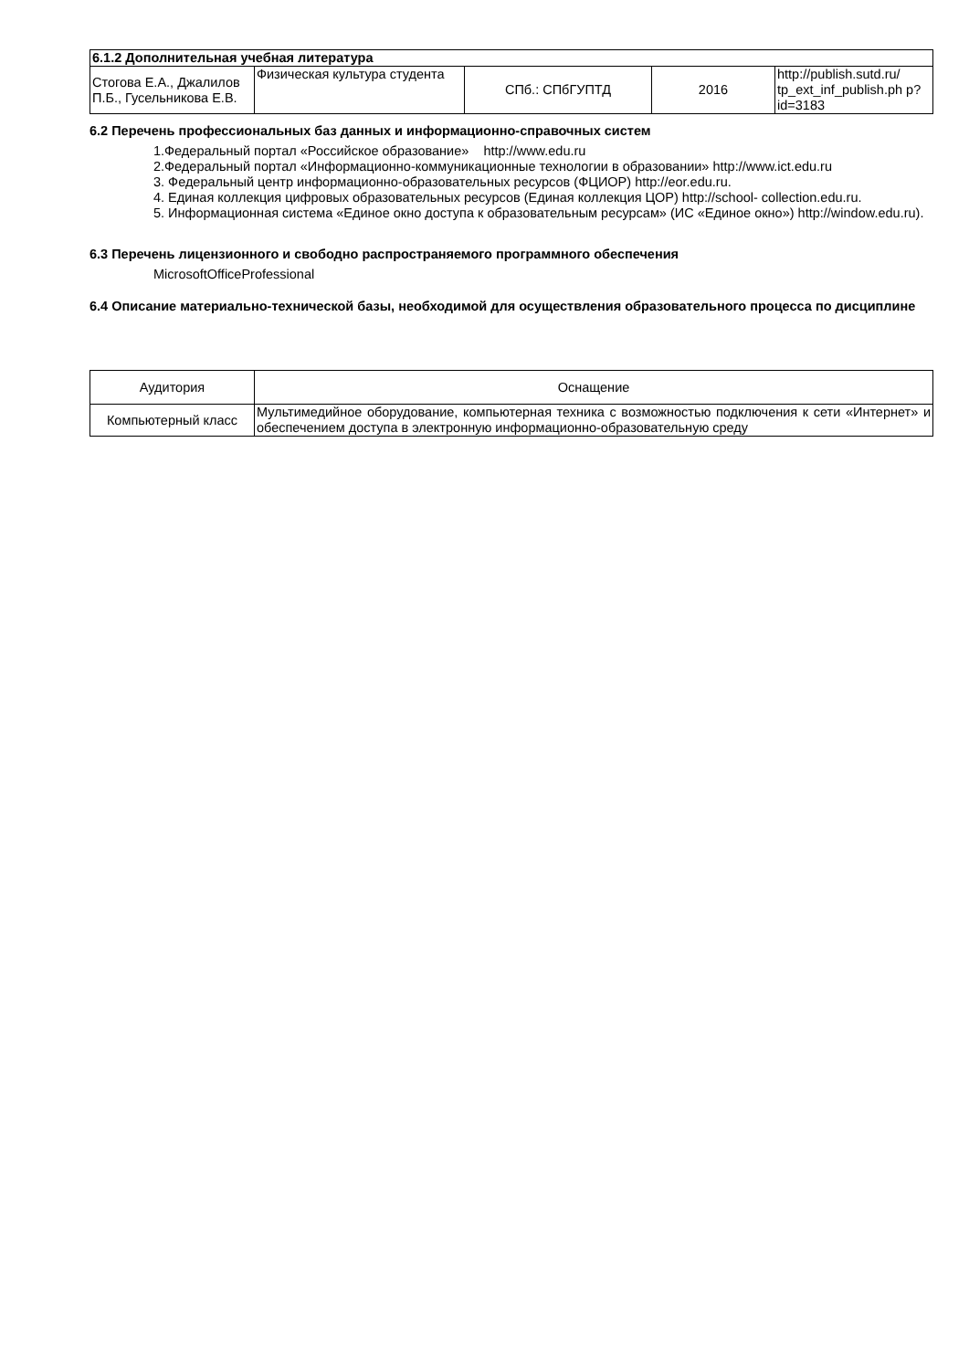| 6.1.2 Дополнительная учебная литература | | | | |
| --- | --- | --- | --- | --- |
| Стогова Е.А., Джалилов П.Б., Гусельникова Е.В. | Физическая культура студента | СПб.: СПбГУПТД | 2016 | http://publish.sutd.ru/ tp_ext_inf_publish.ph p?id=3183 |
6.2 Перечень профессиональных баз данных и информационно-справочных систем
1.Федеральный портал «Российское образование» http://www.edu.ru
2.Федеральный портал «Информационно-коммуникационные технологии в образовании» http://www.ict.edu.ru
3. Федеральный центр информационно-образовательных ресурсов (ФЦИОР) http://eor.edu.ru.
4. Единая коллекция цифровых образовательных ресурсов (Единая коллекция ЦОР) http://school- collection.edu.ru.
5. Информационная система «Единое окно доступа к образовательным ресурсам» (ИС «Единое окно») http://window.edu.ru).
6.3 Перечень лицензионного и свободно распространяемого программного обеспечения
MicrosoftOfficeProfessional
6.4 Описание материально-технической базы, необходимой для осуществления образовательного процесса по дисциплине
| Аудитория | Оснащение |
| Компьютерный класс | Мультимедийное оборудование, компьютерная техника с возможностью подключения к сети «Интернет» и обеспечением доступа в электронную информационно-образовательную среду |